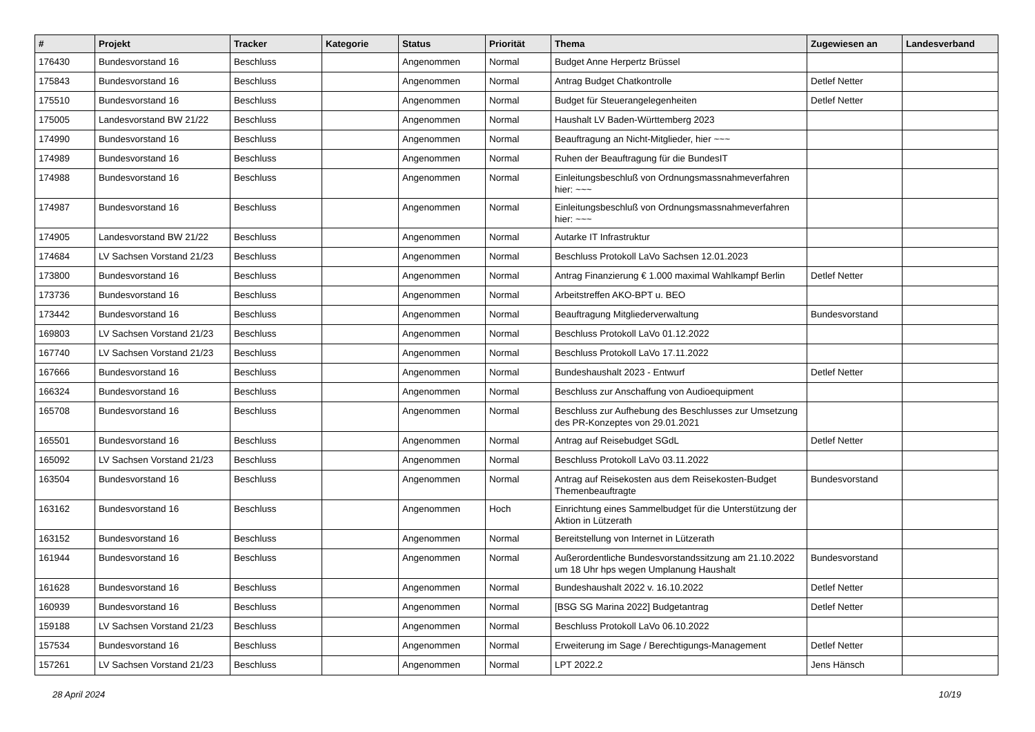| # | Projekt | Tracker | Kategorie | Status | Priorität | Thema | Zugewiesen an | Landesverband |
| --- | --- | --- | --- | --- | --- | --- | --- | --- |
| 176430 | Bundesvorstand 16 | Beschluss | | Angenommen | Normal | Budget Anne Herpertz Brüssel | | |
| 175843 | Bundesvorstand 16 | Beschluss | | Angenommen | Normal | Antrag Budget Chatkontrolle | Detlef Netter | |
| 175510 | Bundesvorstand 16 | Beschluss | | Angenommen | Normal | Budget für Steuerangelegenheiten | Detlef Netter | |
| 175005 | Landesvorstand BW 21/22 | Beschluss | | Angenommen | Normal | Haushalt LV Baden-Württemberg 2023 | | |
| 174990 | Bundesvorstand 16 | Beschluss | | Angenommen | Normal | Beauftragung an Nicht-Mitglieder, hier ~~~ | | |
| 174989 | Bundesvorstand 16 | Beschluss | | Angenommen | Normal | Ruhen der Beauftragung für die BundesIT | | |
| 174988 | Bundesvorstand 16 | Beschluss | | Angenommen | Normal | Einleitungsbeschluß von Ordnungsmassnahmeverfahren hier: ~~~ | | |
| 174987 | Bundesvorstand 16 | Beschluss | | Angenommen | Normal | Einleitungsbeschluß von Ordnungsmassnahmeverfahren hier: ~~~ | | |
| 174905 | Landesvorstand BW 21/22 | Beschluss | | Angenommen | Normal | Autarke IT Infrastruktur | | |
| 174684 | LV Sachsen Vorstand 21/23 | Beschluss | | Angenommen | Normal | Beschluss Protokoll LaVo Sachsen 12.01.2023 | | |
| 173800 | Bundesvorstand 16 | Beschluss | | Angenommen | Normal | Antrag Finanzierung € 1.000 maximal Wahlkampf Berlin | Detlef Netter | |
| 173736 | Bundesvorstand 16 | Beschluss | | Angenommen | Normal | Arbeitstreffen AKO-BPT u. BEO | | |
| 173442 | Bundesvorstand 16 | Beschluss | | Angenommen | Normal | Beauftragung Mitgliederverwaltung | Bundesvorstand | |
| 169803 | LV Sachsen Vorstand 21/23 | Beschluss | | Angenommen | Normal | Beschluss Protokoll LaVo 01.12.2022 | | |
| 167740 | LV Sachsen Vorstand 21/23 | Beschluss | | Angenommen | Normal | Beschluss Protokoll LaVo 17.11.2022 | | |
| 167666 | Bundesvorstand 16 | Beschluss | | Angenommen | Normal | Bundeshaushalt 2023 - Entwurf | Detlef Netter | |
| 166324 | Bundesvorstand 16 | Beschluss | | Angenommen | Normal | Beschluss zur Anschaffung von Audioequipment | | |
| 165708 | Bundesvorstand 16 | Beschluss | | Angenommen | Normal | Beschluss zur Aufhebung des Beschlusses zur Umsetzung des PR-Konzeptes von 29.01.2021 | | |
| 165501 | Bundesvorstand 16 | Beschluss | | Angenommen | Normal | Antrag auf Reisebudget SGdL | Detlef Netter | |
| 165092 | LV Sachsen Vorstand 21/23 | Beschluss | | Angenommen | Normal | Beschluss Protokoll LaVo 03.11.2022 | | |
| 163504 | Bundesvorstand 16 | Beschluss | | Angenommen | Normal | Antrag auf Reisekosten aus dem Reisekosten-Budget Themenbeauftragte | Bundesvorstand | |
| 163162 | Bundesvorstand 16 | Beschluss | | Angenommen | Hoch | Einrichtung eines Sammelbudget für die Unterstützung der Aktion in Lützerath | | |
| 163152 | Bundesvorstand 16 | Beschluss | | Angenommen | Normal | Bereitstellung von Internet in Lützerath | | |
| 161944 | Bundesvorstand 16 | Beschluss | | Angenommen | Normal | Außerordentliche Bundesvorstandssitzung am 21.10.2022 um 18 Uhr hps wegen Umplanung Haushalt | Bundesvorstand | |
| 161628 | Bundesvorstand 16 | Beschluss | | Angenommen | Normal | Bundeshaushalt 2022 v. 16.10.2022 | Detlef Netter | |
| 160939 | Bundesvorstand 16 | Beschluss | | Angenommen | Normal | [BSG SG Marina 2022] Budgetantrag | Detlef Netter | |
| 159188 | LV Sachsen Vorstand 21/23 | Beschluss | | Angenommen | Normal | Beschluss Protokoll LaVo 06.10.2022 | | |
| 157534 | Bundesvorstand 16 | Beschluss | | Angenommen | Normal | Erweiterung im Sage / Berechtigungs-Management | Detlef Netter | |
| 157261 | LV Sachsen Vorstand 21/23 | Beschluss | | Angenommen | Normal | LPT 2022.2 | Jens Hänsch | |
28 April 2024 10/19